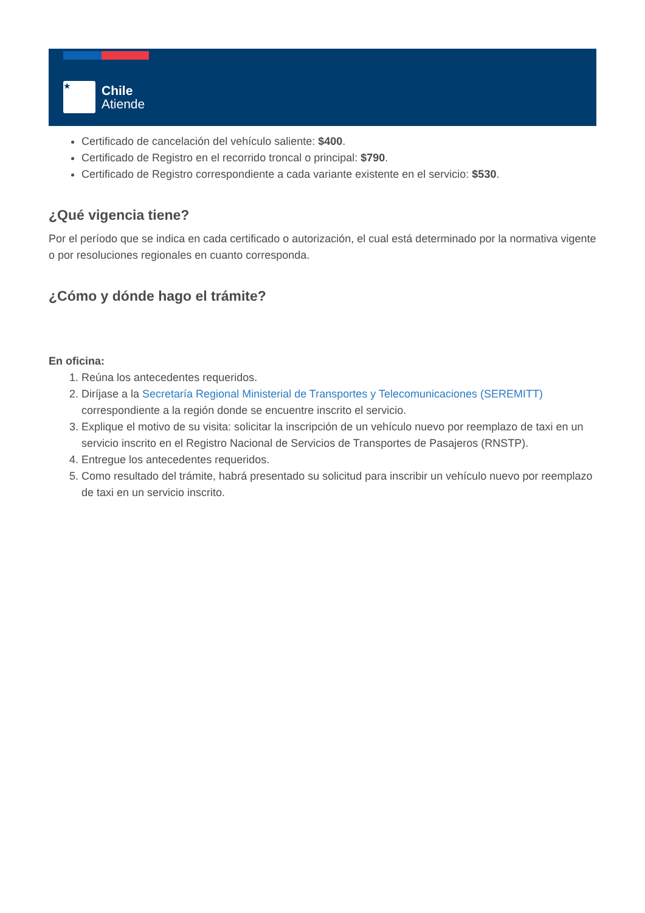★
Chile
Atiende
Certificado de cancelación del vehículo saliente: $400.
Certificado de Registro en el recorrido troncal o principal: $790.
Certificado de Registro correspondiente a cada variante existente en el servicio: $530.
¿Qué vigencia tiene?
Por el período que se indica en cada certificado o autorización, el cual está determinado por la normativa vigente o por resoluciones regionales en cuanto corresponda.
¿Cómo y dónde hago el trámite?
En oficina:
1. Reúna los antecedentes requeridos.
2. Diríjase a la Secretaría Regional Ministerial de Transportes y Telecomunicaciones (SEREMITT) correspondiente a la región donde se encuentre inscrito el servicio.
3. Explique el motivo de su visita: solicitar la inscripción de un vehículo nuevo por reemplazo de taxi en un servicio inscrito en el Registro Nacional de Servicios de Transportes de Pasajeros (RNSTP).
4. Entregue los antecedentes requeridos.
5. Como resultado del trámite, habrá presentado su solicitud para inscribir un vehículo nuevo por reemplazo de taxi en un servicio inscrito.